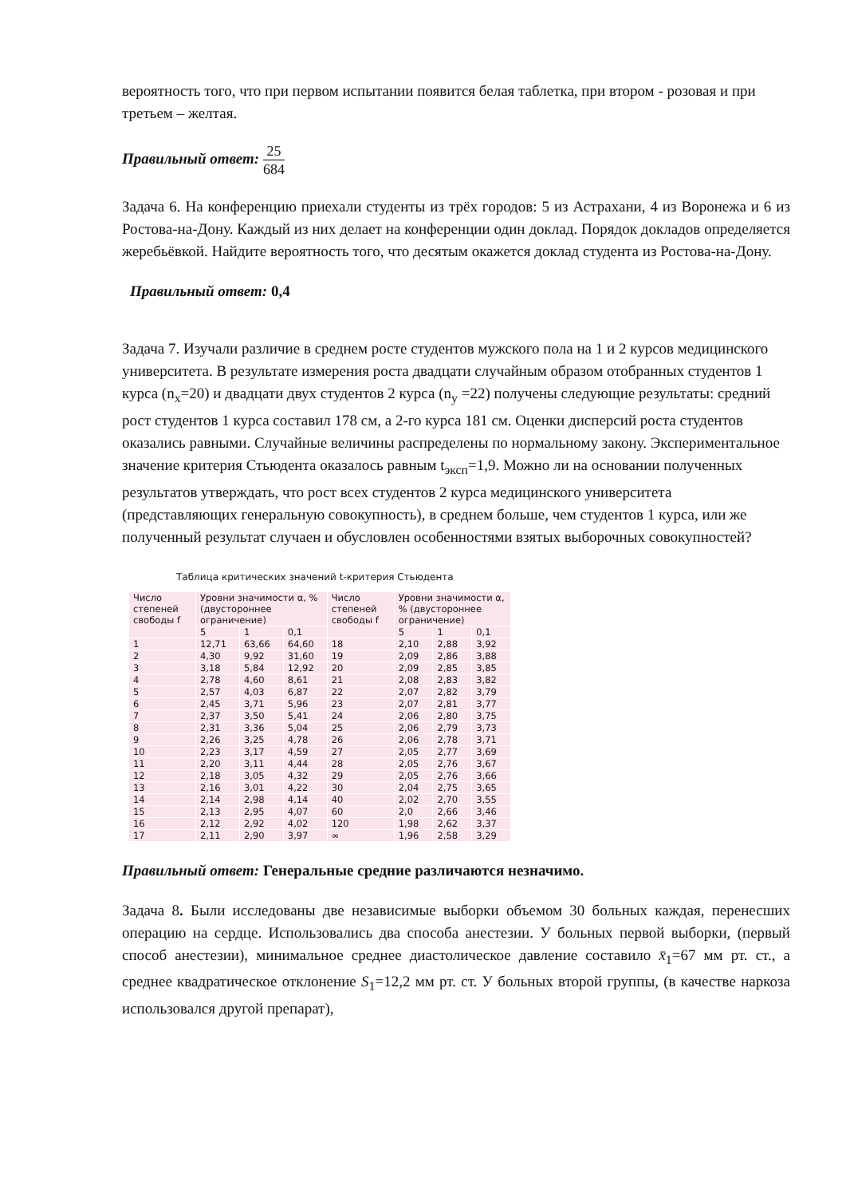вероятность того, что при первом испытании появится белая таблетка, при втором - розовая и при третьем – желтая.
Правильный ответ: 25 684
Задача 6. На конференцию приехали студенты из трёх городов: 5 из Астрахани, 4 из Воронежа и 6 из Ростова-на-Дону. Каждый из них делает на конференции один доклад. Порядок докладов определяется жеребьёвкой. Найдите вероятность того, что десятым окажется доклад студента из Ростова-на-Дону.
Правильный ответ: 0,4
Задача 7. Изучали различие в среднем росте студентов мужского пола на 1 и 2 курсов медицинского университета. В результате измерения роста двадцати случайным образом отобранных студентов 1 курса (n<sub>x</sub>=20) и двадцати двух студентов 2 курса (n<sub>y</sub> =22) получены следующие результаты: средний рост студентов 1 курса составил 178 см, а 2-го курса 181 см. Оценки дисперсий роста студентов оказались равными. Случайные величины распределены по нормальному закону. Экспериментальное значение критерия Стьюдента оказалось равным t<sub>эксп</sub>=1,9. Можно ли на основании полученных результатов утверждать, что рост всех студентов 2 курса медицинского университета (представляющих генеральную совокупность), в среднем больше, чем студентов 1 курса, или же полученный результат случаен и обусловлен особенностями взятых выборочных совокупностей?
Таблица критических значений t-критерия Стьюдента
| Число степеней свободы f | Уровни значимости α, % (двустороннее ограничение) | | | Число степеней свободы f | Уровни значимости α, % (двустороннее ограничение) | | |
| --- | --- | --- | --- | --- | --- | --- | --- |
| | 5 | 1 | 0,1 | | 5 | 1 | 0,1 |
| 1 | 12,71 | 63,66 | 64,60 | 18 | 2,10 | 2,88 | 3,92 |
| 2 | 4,30 | 9,92 | 31,60 | 19 | 2,09 | 2,86 | 3,88 |
| 3 | 3,18 | 5,84 | 12,92 | 20 | 2,09 | 2,85 | 3,85 |
| 4 | 2,78 | 4,60 | 8,61 | 21 | 2,08 | 2,83 | 3,82 |
| 5 | 2,57 | 4,03 | 6,87 | 22 | 2,07 | 2,82 | 3,79 |
| 6 | 2,45 | 3,71 | 5,96 | 23 | 2,07 | 2,81 | 3,77 |
| 7 | 2,37 | 3,50 | 5,41 | 24 | 2,06 | 2,80 | 3,75 |
| 8 | 2,31 | 3,36 | 5,04 | 25 | 2,06 | 2,79 | 3,73 |
| 9 | 2,26 | 3,25 | 4,78 | 26 | 2,06 | 2,78 | 3,71 |
| 10 | 2,23 | 3,17 | 4,59 | 27 | 2,05 | 2,77 | 3,69 |
| 11 | 2,20 | 3,11 | 4,44 | 28 | 2,05 | 2,76 | 3,67 |
| 12 | 2,18 | 3,05 | 4,32 | 29 | 2,05 | 2,76 | 3,66 |
| 13 | 2,16 | 3,01 | 4,22 | 30 | 2,04 | 2,75 | 3,65 |
| 14 | 2,14 | 2,98 | 4,14 | 40 | 2,02 | 2,70 | 3,55 |
| 15 | 2,13 | 2,95 | 4,07 | 60 | 2,0 | 2,66 | 3,46 |
| 16 | 2,12 | 2,92 | 4,02 | 120 | 1,98 | 2,62 | 3,37 |
| 17 | 2,11 | 2,90 | 3,97 | ∞ | 1,96 | 2,58 | 3,29 |
Правильный ответ: Генеральные средние различаются незначимо.
Задача 8. Были исследованы две независимые выборки объемом 30 больных каждая, перенесших операцию на сердце. Использовались два способа анестезии. У больных первой выборки, (первый способ анестезии), минимальное среднее диастолическое давление составило x̄<sub>1</sub>=67 мм рт. ст., а среднее квадратическое отклонение S<sub>1</sub>=12,2 мм рт. ст. У больных второй группы, (в качестве наркоза использовался другой препарат),